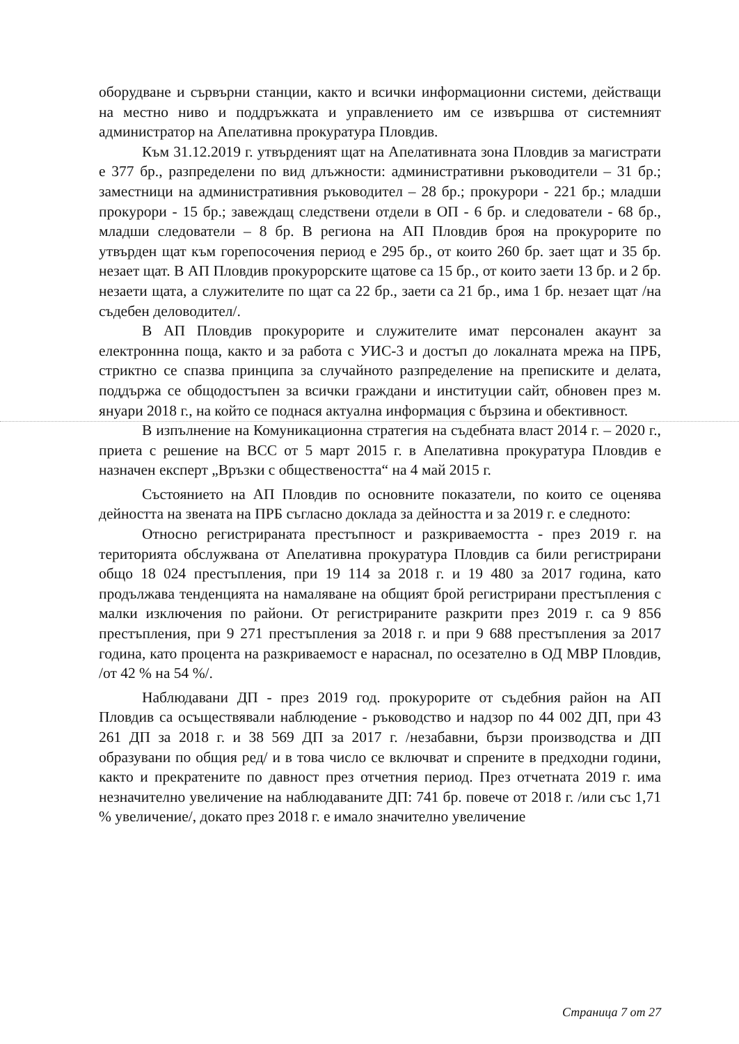оборудване и сървърни станции, както и всички информационни системи, действащи на местно ниво и поддръжката и управлението им се извършва от системният администратор на Апелативна прокуратура Пловдив.
Към 31.12.2019 г. утвърденият щат на Апелативната зона Пловдив за магистрати е 377 бр., разпределени по вид длъжности: административни ръководители – 31 бр.; заместници на административния ръководител – 28 бр.; прокурори - 221 бр.; младши прокурори - 15 бр.; завеждащ следствени отдели в ОП - 6 бр. и следователи - 68 бр., младши следователи – 8 бр. В региона на АП Пловдив броя на прокурорите по утвърден щат към горепосочения период е 295 бр., от които 260 бр. зает щат и 35 бр. незает щат. В АП Пловдив прокурорските щатове са 15 бр., от които заети 13 бр. и 2 бр. незаети щата, а служителите по щат са 22 бр., заети са 21 бр., има 1 бр. незает щат /на съдебен деловодител/.
В АП Пловдив прокурорите и служителите имат персонален акаунт за електроннна поща, както и за работа с УИС-3 и достъп до локалната мрежа на ПРБ, стриктно се спазва принципа за случайното разпределение на преписките и делата, поддържа се общодостъпен за всички граждани и институции сайт, обновен през м. януари 2018 г., на който се поднася актуална информация с бързина и обективност.
В изпълнение на Комуникационна стратегия на съдебната власт 2014 г. – 2020 г., приета с решение на ВСС от 5 март 2015 г. в Апелативна прокуратура Пловдив е назначен експерт „Връзки с обществеността“ на 4 май 2015 г.
Състоянието на АП Пловдив по основните показатели, по които се оценява дейността на звената на ПРБ съгласно доклада за дейността и за 2019 г. е следното:
Относно регистрираната престъпност и разкриваемостта - през 2019 г. на територията обслужвана от Апелативна прокуратура Пловдив са били регистрирани общо 18 024 престъпления, при 19 114 за 2018 г. и 19 480 за 2017 година, като продължава тенденцията на намаляване на общият брой регистрирани престъпления с малки изключения по райони. От регистрираните разкрити през 2019 г. са 9 856 престъпления, при 9 271 престъпления за 2018 г. и при 9 688 престъпления за 2017 година, като процента на разкриваемост е нараснал, по осезателно в ОД МВР Пловдив, /от 42 % на 54 %/.
Наблюдавани ДП - през 2019 год. прокурорите от съдебния район на АП Пловдив са осъществявали наблюдение - ръководство и надзор по 44 002 ДП, при 43 261 ДП за 2018 г. и 38 569 ДП за 2017 г. /незабавни, бързи производства и ДП образувани по общия ред/ и в това число се включват и спрените в предходни години, както и прекратените по давност през отчетния период. През отчетната 2019 г. има незначително увеличение на наблюдаваните ДП: 741 бр. повече от 2018 г. /или със 1,71 % увеличение/, докато през 2018 г. е имало значително увеличение
Страница 7 от 27